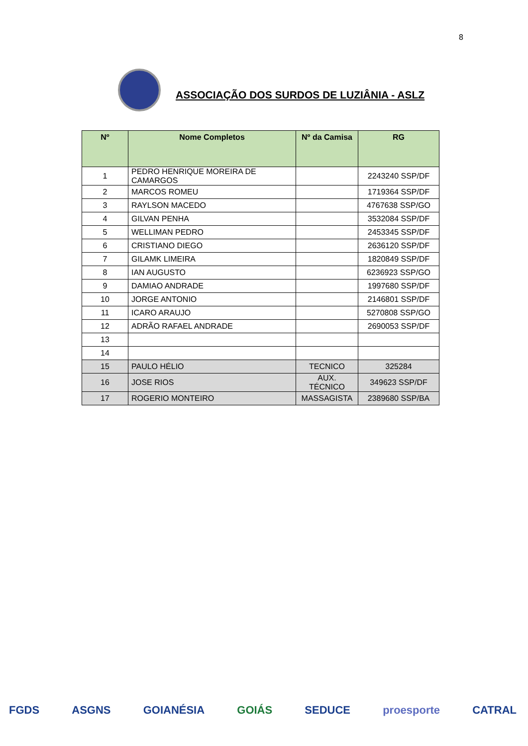8
ASSOCIAÇÃO DOS SURDOS DE LUZIÂNIA - ASLZ
| Nº | Nome Completos | Nº da Camisa | RG |
| --- | --- | --- | --- |
| 1 | PEDRO HENRIQUE MOREIRA DE CAMARGOS | | 2243240 SSP/DF |
| 2 | MARCOS ROMEU | | 1719364 SSP/DF |
| 3 | RAYLSON MACEDO | | 4767638 SSP/GO |
| 4 | GILVAN PENHA | | 3532084 SSP/DF |
| 5 | WELLIMAN PEDRO | | 2453345 SSP/DF |
| 6 | CRISTIANO DIEGO | | 2636120 SSP/DF |
| 7 | GILAMK LIMEIRA | | 1820849 SSP/DF |
| 8 | IAN AUGUSTO | | 6236923 SSP/GO |
| 9 | DAMIAO ANDRADE | | 1997680 SSP/DF |
| 10 | JORGE ANTONIO | | 2146801 SSP/DF |
| 11 | ICARO ARAUJO | | 5270808 SSP/GO |
| 12 | ADRÃO RAFAEL ANDRADE | | 2690053 SSP/DF |
| 13 | | | |
| 14 | | | |
| 15 | PAULO HÉLIO | TECNICO | 325284 |
| 16 | JOSE RIOS | AUX. TÉCNICO | 349623 SSP/DF |
| 17 | ROGERIO MONTEIRO | MASSAGISTA | 2389680 SSP/BA |
FGDS ASGNS GOIANÉSIA GOIÁS SEDUCE proesporte CATRAL